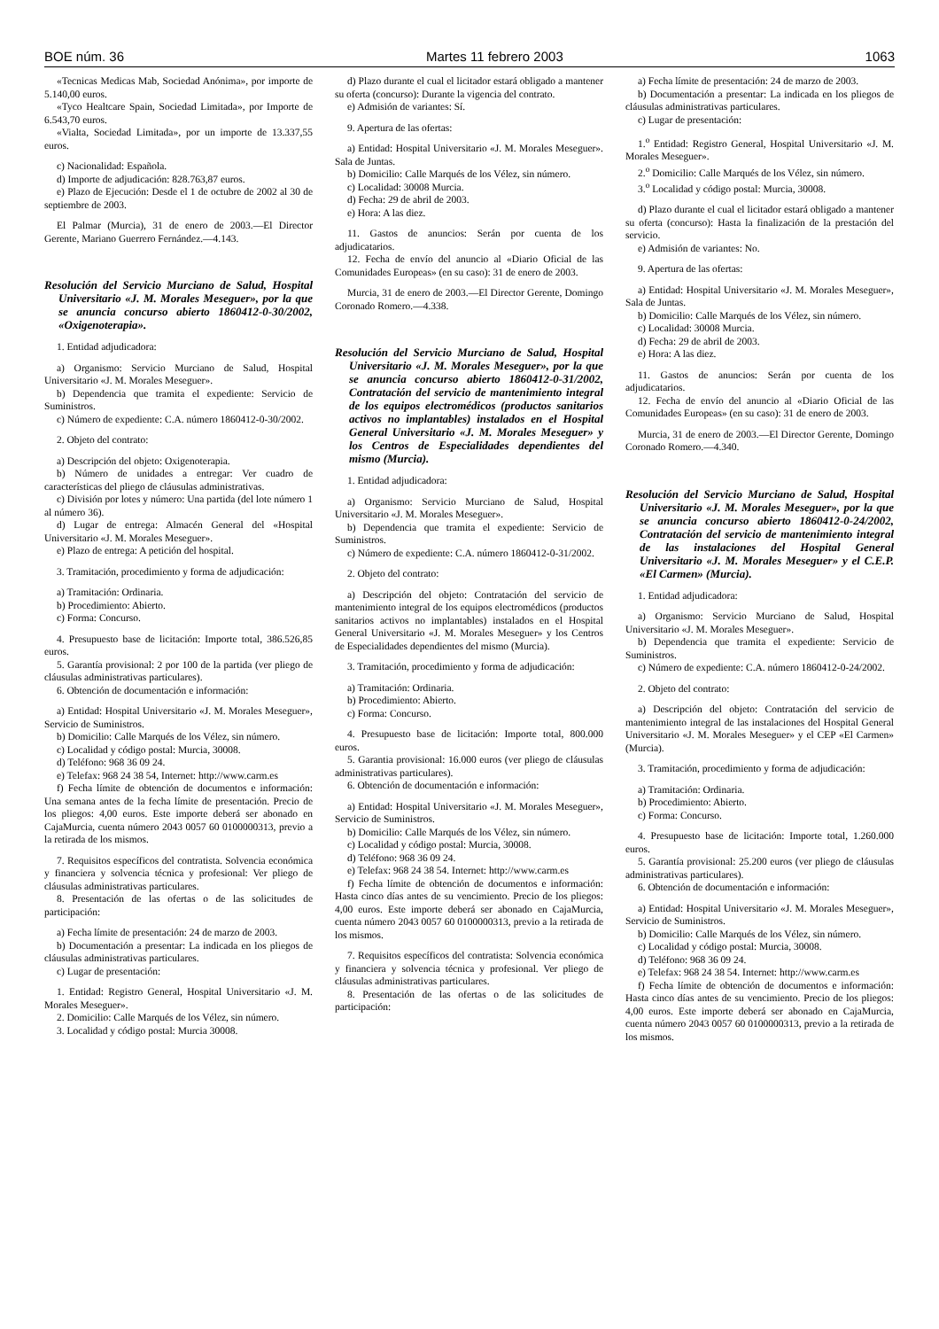BOE núm. 36 Martes 11 febrero 2003 1063
«Tecnicas Medicas Mab, Sociedad Anónima», por importe de 5.140,00 euros.
«Tyco Healtcare Spain, Sociedad Limitada», por Importe de 6.543,70 euros.
«Vialta, Sociedad Limitada», por un importe de 13.337,55 euros.
c) Nacionalidad: Española.
d) Importe de adjudicación: 828.763,87 euros.
e) Plazo de Ejecución: Desde el 1 de octubre de 2002 al 30 de septiembre de 2003.
El Palmar (Murcia), 31 de enero de 2003.—El Director Gerente, Mariano Guerrero Fernández.—4.143.
Resolución del Servicio Murciano de Salud, Hospital Universitario «J. M. Morales Meseguer», por la que se anuncia concurso abierto 1860412-0-30/2002, «Oxigenoterapia».
1. Entidad adjudicadora:
a) Organismo: Servicio Murciano de Salud, Hospital Universitario «J. M. Morales Meseguer».
b) Dependencia que tramita el expediente: Servicio de Suministros.
c) Número de expediente: C.A. número 1860412-0-30/2002.
2. Objeto del contrato:
a) Descripción del objeto: Oxigenoterapia.
b) Número de unidades a entregar: Ver cuadro de características del pliego de cláusulas administrativas.
c) División por lotes y número: Una partida (del lote número 1 al número 36).
d) Lugar de entrega: Almacén General del «Hospital Universitario «J. M. Morales Meseguer».
e) Plazo de entrega: A petición del hospital.
3. Tramitación, procedimiento y forma de adjudicación:
a) Tramitación: Ordinaria.
b) Procedimiento: Abierto.
c) Forma: Concurso.
4. Presupuesto base de licitación: Importe total, 386.526,85 euros.
5. Garantía provisional: 2 por 100 de la partida (ver pliego de cláusulas administrativas particulares).
6. Obtención de documentación e información:
a) Entidad: Hospital Universitario «J. M. Morales Meseguer», Servicio de Suministros.
b) Domicilio: Calle Marqués de los Vélez, sin número.
c) Localidad y código postal: Murcia, 30008.
d) Teléfono: 968 36 09 24.
e) Telefax: 968 24 38 54, Internet: http://www.carm.es
f) Fecha límite de obtención de documentos e información: Una semana antes de la fecha límite de presentación. Precio de los pliegos: 4,00 euros. Este importe deberá ser abonado en CajaMurcia, cuenta número 2043 0057 60 0100000313, previo a la retirada de los mismos.
7. Requisitos específicos del contratista. Solvencia económica y financiera y solvencia técnica y profesional: Ver pliego de cláusulas administrativas particulares.
8. Presentación de las ofertas o de las solicitudes de participación:
a) Fecha límite de presentación: 24 de marzo de 2003.
b) Documentación a presentar: La indicada en los pliegos de cláusulas administrativas particulares.
c) Lugar de presentación:
1. Entidad: Registro General, Hospital Universitario «J. M. Morales Meseguer».
2. Domicilio: Calle Marqués de los Vélez, sin número.
3. Localidad y código postal: Murcia 30008.
d) Plazo durante el cual el licitador estará obligado a mantener su oferta (concurso): Durante la vigencia del contrato.
e) Admisión de variantes: Sí.
9. Apertura de las ofertas:
a) Entidad: Hospital Universitario «J. M. Morales Meseguer». Sala de Juntas.
b) Domicilio: Calle Marqués de los Vélez, sin número.
c) Localidad: 30008 Murcia.
d) Fecha: 29 de abril de 2003.
e) Hora: A las diez.
11. Gastos de anuncios: Serán por cuenta de los adjudicatarios.
12. Fecha de envío del anuncio al «Diario Oficial de las Comunidades Europeas» (en su caso): 31 de enero de 2003.
Murcia, 31 de enero de 2003.—El Director Gerente, Domingo Coronado Romero.—4.338.
Resolución del Servicio Murciano de Salud, Hospital Universitario «J. M. Morales Meseguer», por la que se anuncia concurso abierto 1860412-0-31/2002, Contratación del servicio de mantenimiento integral de los equipos electromédicos (productos sanitarios activos no implantables) instalados en el Hospital General Universitario «J. M. Morales Meseguer» y los Centros de Especialidades dependientes del mismo (Murcia).
1. Entidad adjudicadora:
a) Organismo: Servicio Murciano de Salud, Hospital Universitario «J. M. Morales Meseguer».
b) Dependencia que tramita el expediente: Servicio de Suministros.
c) Número de expediente: C.A. número 1860412-0-31/2002.
2. Objeto del contrato:
a) Descripción del objeto: Contratación del servicio de mantenimiento integral de los equipos electromédicos (productos sanitarios activos no implantables) instalados en el Hospital General Universitario «J. M. Morales Meseguer» y los Centros de Especialidades dependientes del mismo (Murcia).
3. Tramitación, procedimiento y forma de adjudicación:
a) Tramitación: Ordinaria.
b) Procedimiento: Abierto.
c) Forma: Concurso.
4. Presupuesto base de licitación: Importe total, 800.000 euros.
5. Garantia provisional: 16.000 euros (ver pliego de cláusulas administrativas particulares).
6. Obtención de documentación e información:
a) Entidad: Hospital Universitario «J. M. Morales Meseguer», Servicio de Suministros.
b) Domicilio: Calle Marqués de los Vélez, sin número.
c) Localidad y código postal: Murcia, 30008.
d) Teléfono: 968 36 09 24.
e) Telefax: 968 24 38 54. Internet: http://www.carm.es
f) Fecha límite de obtención de documentos e información: Hasta cinco días antes de su vencimiento. Precio de los pliegos: 4,00 euros. Este importe deberá ser abonado en CajaMurcia, cuenta número 2043 0057 60 0100000313, previo a la retirada de los mismos.
7. Requisitos específicos del contratista: Solvencia económica y financiera y solvencia técnica y profesional. Ver pliego de cláusulas administrativas particulares.
8. Presentación de las ofertas o de las solicitudes de participación:
a) Fecha límite de presentación: 24 de marzo de 2003.
b) Documentación a presentar: La indicada en los pliegos de cláusulas administrativas particulares.
c) Lugar de presentación:
1.<sup>o</sup> Entidad: Registro General, Hospital Universitario «J. M. Morales Meseguer».
2.<sup>o</sup> Domicilio: Calle Marqués de los Vélez, sin número.
3.<sup>o</sup> Localidad y código postal: Murcia, 30008.
d) Plazo durante el cual el licitador estará obligado a mantener su oferta (concurso): Hasta la finalización de la prestación del servicio.
e) Admisión de variantes: No.
9. Apertura de las ofertas:
a) Entidad: Hospital Universitario «J. M. Morales Meseguer», Sala de Juntas.
b) Domicilio: Calle Marqués de los Vélez, sin número.
c) Localidad: 30008 Murcia.
d) Fecha: 29 de abril de 2003.
e) Hora: A las diez.
11. Gastos de anuncios: Serán por cuenta de los adjudicatarios.
12. Fecha de envío del anuncio al «Diario Oficial de las Comunidades Europeas» (en su caso): 31 de enero de 2003.
Murcia, 31 de enero de 2003.—El Director Gerente, Domingo Coronado Romero.—4.340.
Resolución del Servicio Murciano de Salud, Hospital Universitario «J. M. Morales Meseguer», por la que se anuncia concurso abierto 1860412-0-24/2002, Contratación del servicio de mantenimiento integral de las instalaciones del Hospital General Universitario «J. M. Morales Meseguer» y el C.E.P. «El Carmen» (Murcia).
1. Entidad adjudicadora:
a) Organismo: Servicio Murciano de Salud, Hospital Universitario «J. M. Morales Meseguer».
b) Dependencia que tramita el expediente: Servicio de Suministros.
c) Número de expediente: C.A. número 1860412-0-24/2002.
2. Objeto del contrato:
a) Descripción del objeto: Contratación del servicio de mantenimiento integral de las instalaciones del Hospital General Universitario «J. M. Morales Meseguer» y el CEP «El Carmen» (Murcia).
3. Tramitación, procedimiento y forma de adjudicación:
a) Tramitación: Ordinaria.
b) Procedimiento: Abierto.
c) Forma: Concurso.
4. Presupuesto base de licitación: Importe total, 1.260.000 euros.
5. Garantía provisional: 25.200 euros (ver pliego de cláusulas administrativas particulares).
6. Obtención de documentación e información:
a) Entidad: Hospital Universitario «J. M. Morales Meseguer», Servicio de Suministros.
b) Domicilio: Calle Marqués de los Vélez, sin número.
c) Localidad y código postal: Murcia, 30008.
d) Teléfono: 968 36 09 24.
e) Telefax: 968 24 38 54. Internet: http://www.carm.es
f) Fecha límite de obtención de documentos e información: Hasta cinco días antes de su vencimiento. Precio de los pliegos: 4,00 euros. Este importe deberá ser abonado en CajaMurcia, cuenta número 2043 0057 60 0100000313, previo a la retirada de los mismos.